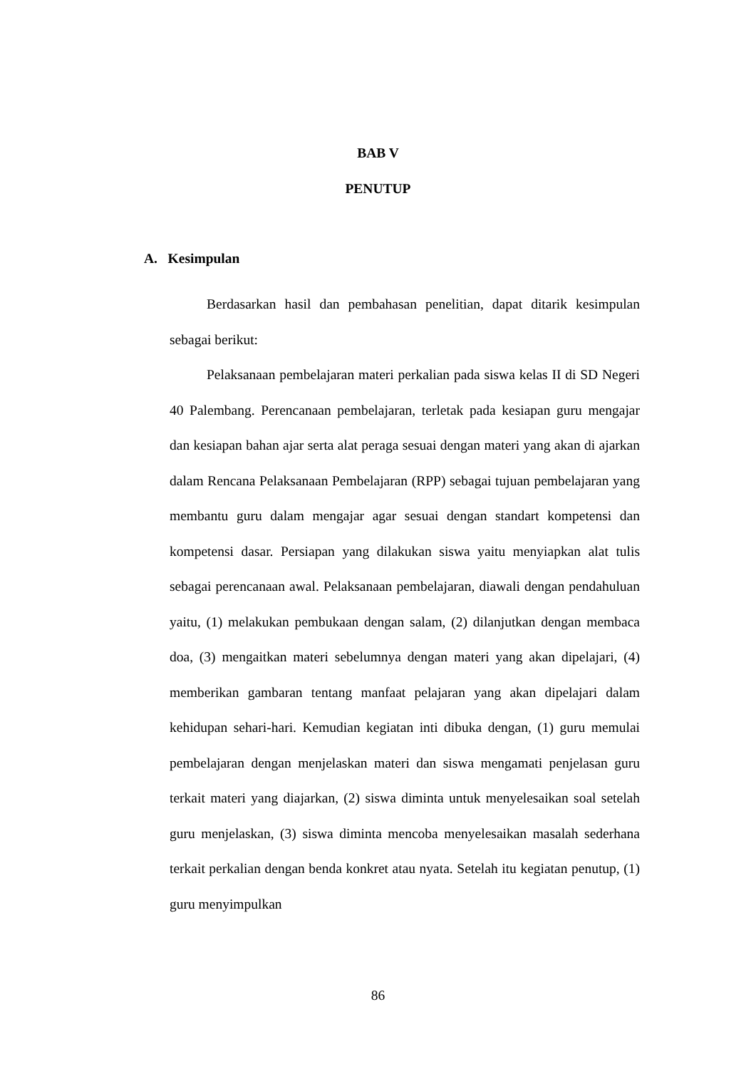BAB V
PENUTUP
A. Kesimpulan
Berdasarkan hasil dan pembahasan penelitian, dapat ditarik kesimpulan sebagai berikut:
Pelaksanaan pembelajaran materi perkalian pada siswa kelas II di SD Negeri 40 Palembang. Perencanaan pembelajaran, terletak pada kesiapan guru mengajar dan kesiapan bahan ajar serta alat peraga sesuai dengan materi yang akan di ajarkan dalam Rencana Pelaksanaan Pembelajaran (RPP) sebagai tujuan pembelajaran yang membantu guru dalam mengajar agar sesuai dengan standart kompetensi dan kompetensi dasar. Persiapan yang dilakukan siswa yaitu menyiapkan alat tulis sebagai perencanaan awal. Pelaksanaan pembelajaran, diawali dengan pendahuluan yaitu, (1) melakukan pembukaan dengan salam, (2) dilanjutkan dengan membaca doa, (3) mengaitkan materi sebelumnya dengan materi yang akan dipelajari, (4) memberikan gambaran tentang manfaat pelajaran yang akan dipelajari dalam kehidupan sehari-hari. Kemudian kegiatan inti dibuka dengan, (1) guru memulai pembelajaran dengan menjelaskan materi dan siswa mengamati penjelasan guru terkait materi yang diajarkan, (2) siswa diminta untuk menyelesaikan soal setelah guru menjelaskan, (3) siswa diminta mencoba menyelesaikan masalah sederhana terkait perkalian dengan benda konkret atau nyata. Setelah itu kegiatan penutup, (1) guru menyimpulkan
86